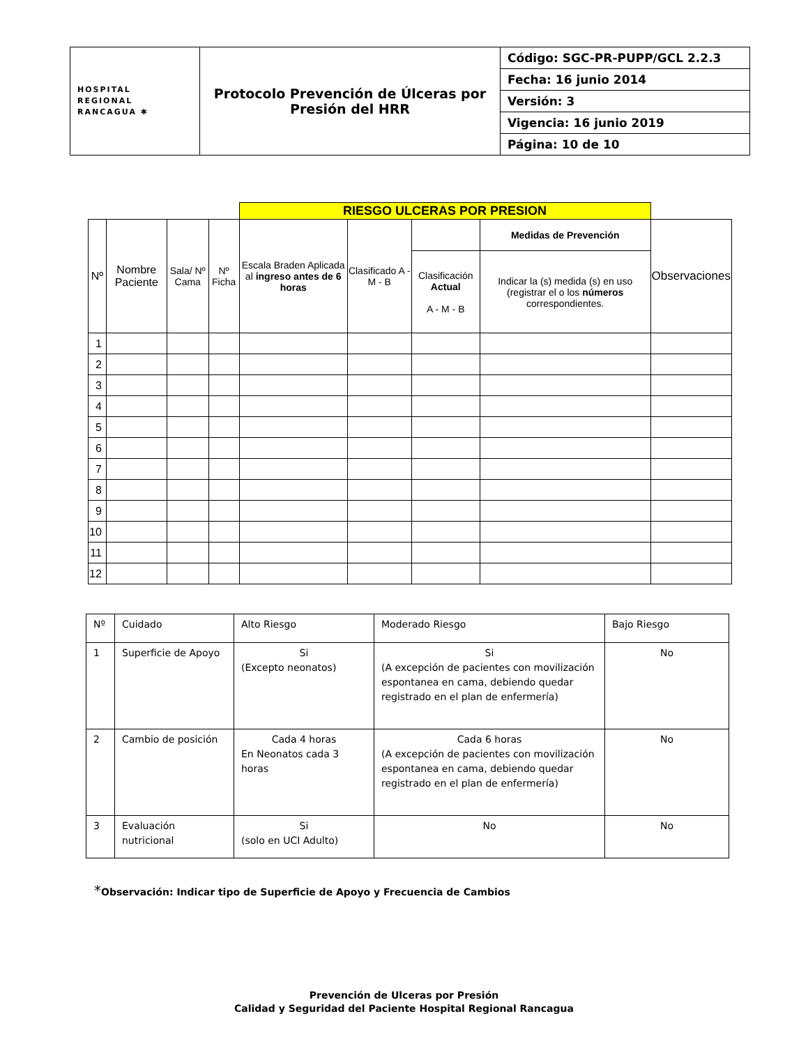| HOSPITAL REGIONAL RANCAGUA ✱ | Protocolo Prevención de Úlceras por Presión del HRR | Código: SGC-PR-PUPP/GCL 2.2.3 |
| | | Fecha: 16 junio 2014 |
| | | Versión: 3 |
| | | Vigencia: 16 junio 2019 |
| | | Página: 10 de 10 |
| | | | | RIESGO ULCERAS POR PRESION | | | | |
| --- | --- | --- | --- | --- | --- | --- | --- | --- |
| Nº | Nombre Paciente | Sala/ Nº Cama | Nº Ficha | Escala Braden Aplicada al ingreso antes de 6 horas | Clasificado A - M - B | | Medidas de Prevención | Observaciones |
| | | | | | | Clasificación Actual A - M - B | Indicar la (s) medida (s) en uso (registrar el o los números correspondientes. | |
| 1 | | | | | | | | |
| 2 | | | | | | | | |
| 3 | | | | | | | | |
| 4 | | | | | | | | |
| 5 | | | | | | | | |
| 6 | | | | | | | | |
| 7 | | | | | | | | |
| 8 | | | | | | | | |
| 9 | | | | | | | | |
| 10 | | | | | | | | |
| 11 | | | | | | | | |
| 12 | | | | | | | | |
| Nº | Cuidado | Alto Riesgo | Moderado Riesgo | Bajo Riesgo |
| 1 | Superficie de Apoyo | Si (Excepto neonatos) | Si (A excepción de pacientes con movilización espontanea en cama, debiendo quedar registrado en el plan de enfermería) | No |
| 2 | Cambio de posición | Cada 4 horas En Neonatos cada 3 horas | Cada 6 horas (A excepción de pacientes con movilización espontanea en cama, debiendo quedar registrado en el plan de enfermería) | No |
| 3 | Evaluación nutricional | Si (solo en UCI Adulto) | No | No |
*Observación: Indicar tipo de Superficie de Apoyo y Frecuencia de Cambios
Prevención de Ulceras por Presión
Calidad y Seguridad del Paciente Hospital Regional Rancagua